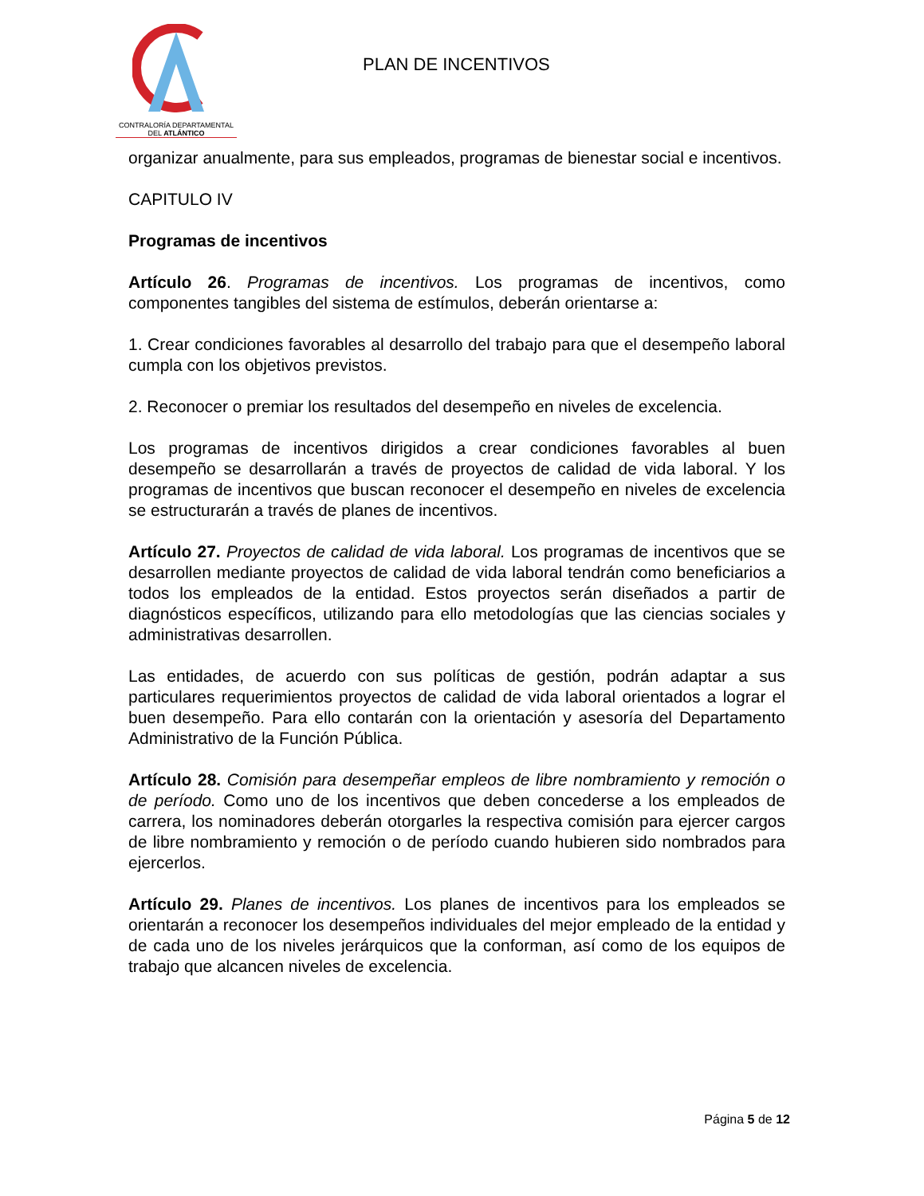CONTRALORÍA DEPARTAMENTAL
DEL ATLÁNTICO
PLAN DE INCENTIVOS
organizar anualmente, para sus empleados, programas de bienestar social e incentivos.
CAPITULO IV
Programas de incentivos
Artículo 26. Programas de incentivos. Los programas de incentivos, como componentes tangibles del sistema de estímulos, deberán orientarse a:
1. Crear condiciones favorables al desarrollo del trabajo para que el desempeño laboral cumpla con los objetivos previstos.
2. Reconocer o premiar los resultados del desempeño en niveles de excelencia.
Los programas de incentivos dirigidos a crear condiciones favorables al buen desempeño se desarrollarán a través de proyectos de calidad de vida laboral. Y los programas de incentivos que buscan reconocer el desempeño en niveles de excelencia se estructurarán a través de planes de incentivos.
Artículo 27. Proyectos de calidad de vida laboral. Los programas de incentivos que se desarrollen mediante proyectos de calidad de vida laboral tendrán como beneficiarios a todos los empleados de la entidad. Estos proyectos serán diseñados a partir de diagnósticos específicos, utilizando para ello metodologías que las ciencias sociales y administrativas desarrollen.
Las entidades, de acuerdo con sus políticas de gestión, podrán adaptar a sus particulares requerimientos proyectos de calidad de vida laboral orientados a lograr el buen desempeño. Para ello contarán con la orientación y asesoría del Departamento Administrativo de la Función Pública.
Artículo 28. Comisión para desempeñar empleos de libre nombramiento y remoción o de período. Como uno de los incentivos que deben concederse a los empleados de carrera, los nominadores deberán otorgarles la respectiva comisión para ejercer cargos de libre nombramiento y remoción o de período cuando hubieren sido nombrados para ejercerlos.
Artículo 29. Planes de incentivos. Los planes de incentivos para los empleados se orientarán a reconocer los desempeños individuales del mejor empleado de la entidad y de cada uno de los niveles jerárquicos que la conforman, así como de los equipos de trabajo que alcancen niveles de excelencia.
Página 5 de 12